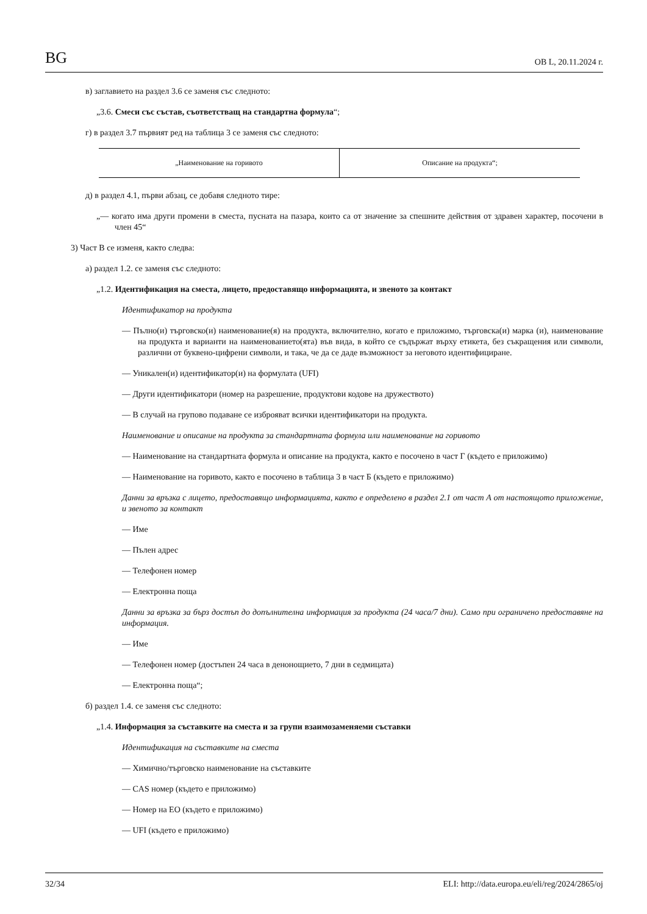BG ОВ L, 20.11.2024 г.
в) заглавието на раздел 3.6 се заменя със следното:
„3.6. Смеси със състав, съответстващ на стандартна формула“;
г) в раздел 3.7 първият ред на таблица 3 се заменя със следното:
| „Наименование на горивото | Описание на продукта“; |
д) в раздел 4.1, първи абзац, се добавя следното тире:
„— когато има други промени в сместа, пусната на пазара, които са от значение за спешните действия от здравен характер, посочени в член 45“
3) Част В се изменя, както следва:
а) раздел 1.2. се заменя със следното:
„1.2. Идентификация на сместа, лицето, предоставящо информацията, и звеното за контакт
Идентификатор на продукта
— Пълно(и) търговско(и) наименование(я) на продукта, включително, когато е приложимо, търговска(и) марка (и), наименование на продукта и варианти на наименованието(ята) във вида, в който се съдържат върху етикета, без съкращения или символи, различни от буквено-цифрени символи, и така, че да се даде възможност за неговото идентифициране.
— Уникален(и) идентификатор(и) на формулата (UFI)
— Други идентификатори (номер на разрешение, продуктови кодове на дружеството)
— В случай на групово подаване се изброяват всички идентификатори на продукта.
Наименование и описание на продукта за стандартната формула или наименование на горивото
— Наименование на стандартната формула и описание на продукта, както е посочено в част Г (където е приложимо)
— Наименование на горивото, както е посочено в таблица 3 в част Б (където е приложимо)
Данни за връзка с лицето, предоставящо информацията, както е определено в раздел 2.1 от част А от настоящото приложение, и звеното за контакт
— Име
— Пълен адрес
— Телефонен номер
— Електронна поща
Данни за връзка за бърз достъп до допълнителна информация за продукта (24 часа/7 дни). Само при ограничено предоставяне на информация.
— Име
— Телефонен номер (достъпен 24 часа в денонощието, 7 дни в седмицата)
— Електронна поща“;
б) раздел 1.4. се заменя със следното:
„1.4. Информация за съставките на сместа и за групи взаимозаменяеми съставки
Идентификация на съставките на сместа
— Химично/търговско наименование на съставките
— CAS номер (където е приложимо)
— Номер на ЕО (където е приложимо)
— UFI (където е приложимо)
32/34 ELI: http://data.europa.eu/eli/reg/2024/2865/oj